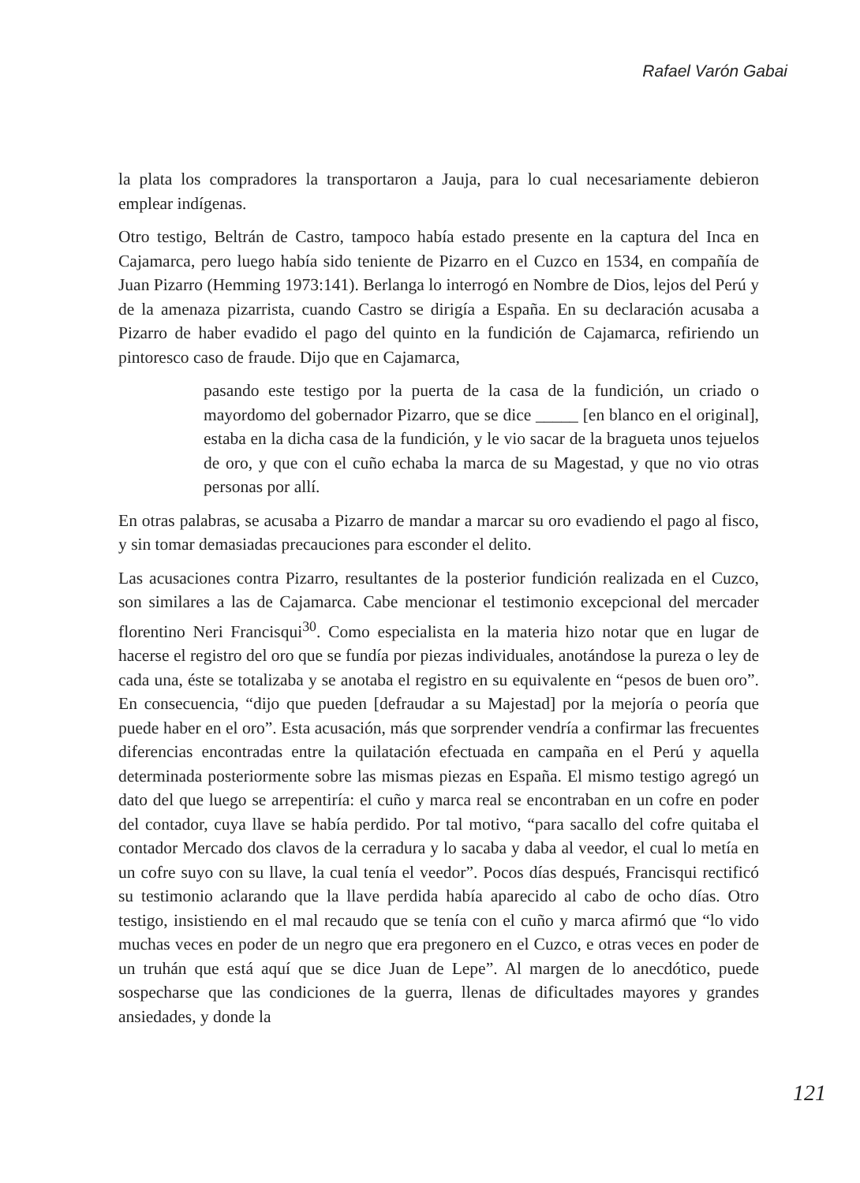Rafael Varón Gabai
la plata los compradores la transportaron a Jauja, para lo cual necesariamente debieron emplear indígenas.
Otro testigo, Beltrán de Castro, tampoco había estado presente en la captura del Inca en Cajamarca, pero luego había sido teniente de Pizarro en el Cuzco en 1534, en compañía de Juan Pizarro (Hemming 1973:141). Berlanga lo interrogó en Nombre de Dios, lejos del Perú y de la amenaza pizarrista, cuando Castro se dirigía a España. En su declaración acusaba a Pizarro de haber evadido el pago del quinto en la fundición de Cajamarca, refiriendo un pintoresco caso de fraude. Dijo que en Cajamarca,
pasando este testigo por la puerta de la casa de la fundición, un criado o mayordomo del gobernador Pizarro, que se dice _____ [en blanco en el original], estaba en la dicha casa de la fundición, y le vio sacar de la bragueta unos tejuelos de oro, y que con el cuño echaba la marca de su Magestad, y que no vio otras personas por allí.
En otras palabras, se acusaba a Pizarro de mandar a marcar su oro evadiendo el pago al fisco, y sin tomar demasiadas precauciones para esconder el delito.
Las acusaciones contra Pizarro, resultantes de la posterior fundición realizada en el Cuzco, son similares a las de Cajamarca. Cabe mencionar el testimonio excepcional del mercader florentino Neri Francisqui<sup>30</sup>. Como especialista en la materia hizo notar que en lugar de hacerse el registro del oro que se fundía por piezas individuales, anotándose la pureza o ley de cada una, éste se totalizaba y se anotaba el registro en su equivalente en “pesos de buen oro”. En consecuencia, “dijo que pueden [defraudar a su Majestad] por la mejoría o peoría que puede haber en el oro”. Esta acusación, más que sorprender vendría a confirmar las frecuentes diferencias encontradas entre la quilatación efectuada en campaña en el Perú y aquella determinada posteriormente sobre las mismas piezas en España. El mismo testigo agregó un dato del que luego se arrepentiría: el cuño y marca real se encontraban en un cofre en poder del contador, cuya llave se había perdido. Por tal motivo, “para sacallo del cofre quitaba el contador Mercado dos clavos de la cerradura y lo sacaba y daba al veedor, el cual lo metía en un cofre suyo con su llave, la cual tenía el veedor”. Pocos días después, Francisqui rectificó su testimonio aclarando que la llave perdida había aparecido al cabo de ocho días. Otro testigo, insistiendo en el mal recaudo que se tenía con el cuño y marca afirmó que “lo vido muchas veces en poder de un negro que era pregonero en el Cuzco, e otras veces en poder de un truhán que está aquí que se dice Juan de Lepe”. Al margen de lo anecdótico, puede sospecharse que las condiciones de la guerra, llenas de dificultades mayores y grandes ansiedades, y donde la
121